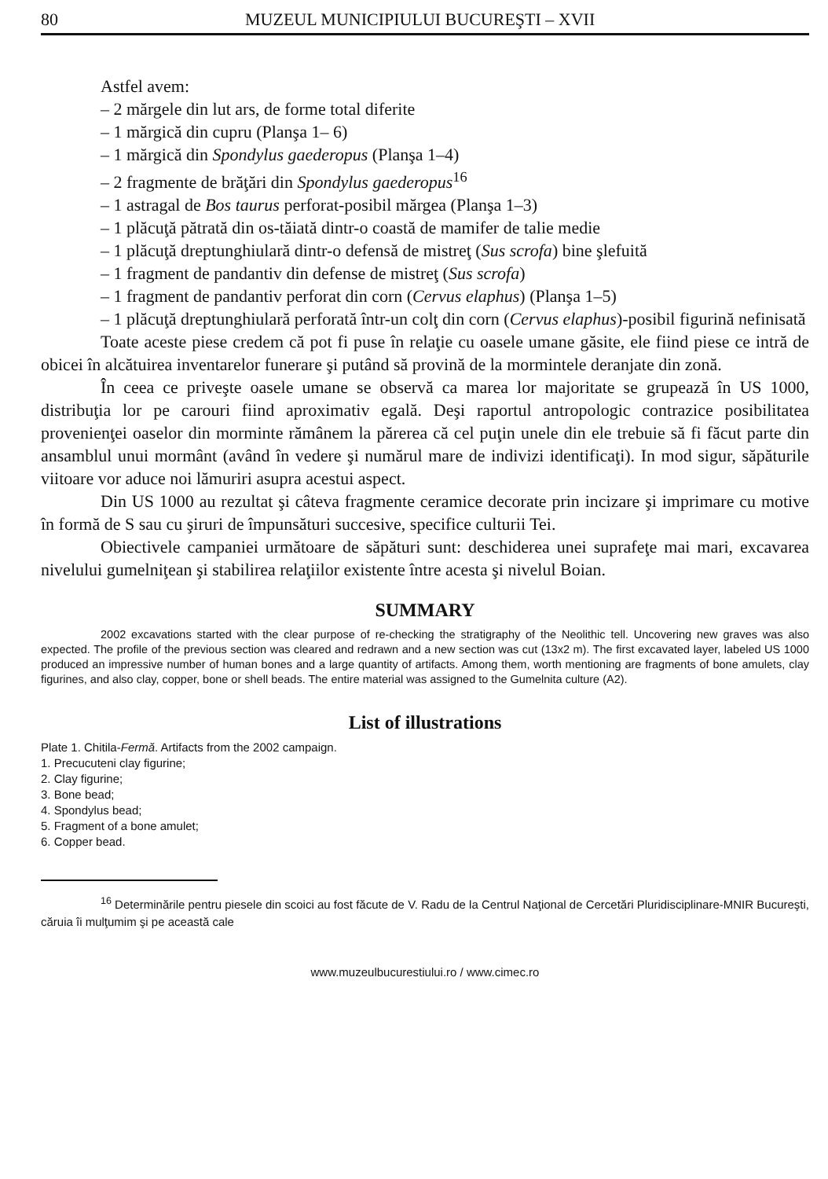80 MUZEUL MUNICIPIULUI BUCUREŞTI – XVII
Astfel avem:
– 2 mărgele din lut ars, de forme total diferite
– 1 mărgică din cupru (Planşa 1– 6)
– 1 mărgică din Spondylus gaederopus (Planşa 1–4)
– 2 fragmente de brăţări din Spondylus gaederopus<sup>16</sup>
– 1 astragal de Bos taurus perforat-posibil mărgea (Planşa 1–3)
– 1 plăcuţă pătrată din os-tăiată dintr-o coastă de mamifer de talie medie
– 1 plăcuţă dreptunghiulară dintr-o defensă de mistreţ (Sus scrofa) bine şlefuită
– 1 fragment de pandantiv din defense de mistreţ (Sus scrofa)
– 1 fragment de pandantiv perforat din corn (Cervus elaphus) (Planşa 1–5)
– 1 plăcuţă dreptunghiulară perforată într-un colţ din corn (Cervus elaphus)-posibil figurină nefinisată
Toate aceste piese credem că pot fi puse în relaţie cu oasele umane găsite, ele fiind piese ce intră de obicei în alcătuirea inventarelor funerare şi putând să provină de la mormintele deranjate din zonă.
În ceea ce priveşte oasele umane se observă ca marea lor majoritate se grupează în US 1000, distribuţia lor pe carouri fiind aproximativ egală. Deşi raportul antropologic contrazice posibilitatea provenienţei oaselor din morminte rămânem la părerea că cel puţin unele din ele trebuie să fi făcut parte din ansamblul unui mormânt (având în vedere şi numărul mare de indivizi identificaţi). In mod sigur, săpăturile viitoare vor aduce noi lămuriri asupra acestui aspect.
Din US 1000 au rezultat şi câteva fragmente ceramice decorate prin incizare şi imprimare cu motive în formă de S sau cu şiruri de împunsături succesive, specifice culturii Tei.
Obiectivele campaniei următoare de săpături sunt: deschiderea unei suprafeţe mai mari, excavarea nivelului gumelniţean şi stabilirea relaţiilor existente între acesta şi nivelul Boian.
SUMMARY
2002 excavations started with the clear purpose of re-checking the stratigraphy of the Neolithic tell. Uncovering new graves was also expected. The profile of the previous section was cleared and redrawn and a new section was cut (13x2 m). The first excavated layer, labeled US 1000 produced an impressive number of human bones and a large quantity of artifacts. Among them, worth mentioning are fragments of bone amulets, clay figurines, and also clay, copper, bone or shell beads. The entire material was assigned to the Gumelnita culture (A2).
List of illustrations
Plate 1. Chitila-Fermă. Artifacts from the 2002 campaign.
1. Precucuteni clay figurine;
2. Clay figurine;
3. Bone bead;
4. Spondylus bead;
5. Fragment of a bone amulet;
6. Copper bead.
<sup>16</sup> Determinările pentru piesele din scoici au fost făcute de V. Radu de la Centrul Naţional de Cercetări Pluridisciplinare-MNIR Bucureşti, căruia îi mulţumim şi pe această cale
www.muzeulbucurestiului.ro / www.cimec.ro